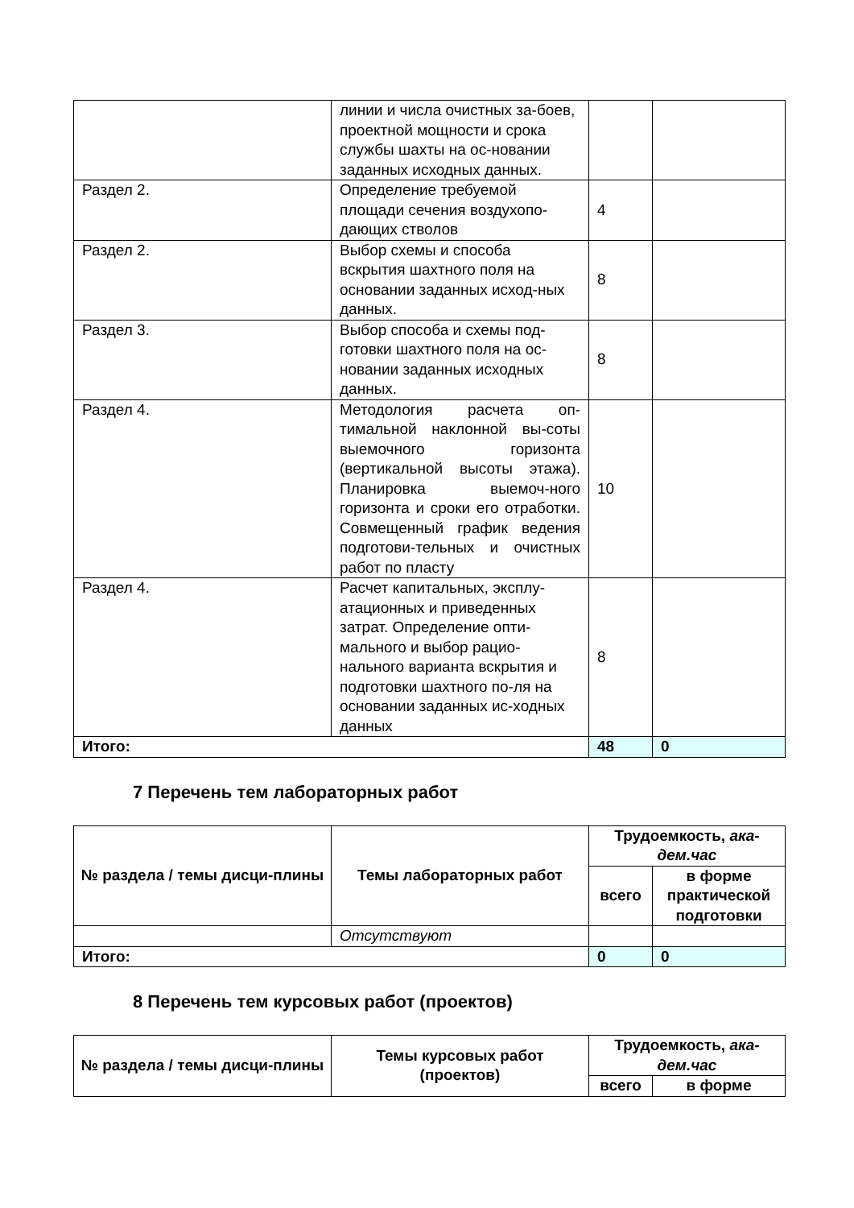| | линии и числа очистных за-боев, проектной мощности и срока службы шахты на ос-новании заданных исходных данных. | | |
| Раздел 2. | Определение требуемой площади сечения воздухопо-дающих стволов | 4 | |
| Раздел 2. | Выбор схемы и способа вскрытия шахтного поля на основании заданных исход-ных данных. | 8 | |
| Раздел 3. | Выбор способа и схемы под-готовки шахтного поля на ос-новании заданных исходных данных. | 8 | |
| Раздел 4. | Методология расчета оп-тимальной наклонной вы-соты выемочного горизонта (вертикальной высоты этажа). Планировка выемоч-ного горизонта и сроки его отработки. Совмещенный график ведения подготови-тельных и очистных работ по пласту | 10 | |
| Раздел 4. | Расчет капитальных, эксплу-атационных и приведенных затрат. Определение опти-мального и выбор рацио-нального варианта вскрытия и подготовки шахтного по-ля на основании заданных ис-ходных данных | 8 | |
| Итого: | | 48 | 0 |
7 Перечень тем лабораторных работ
| № раздела / темы дисци-плины | Темы лабораторных работ | Трудоемкость, ака-дем.час | |
| --- | --- | --- | --- |
| | | всего | в форме практической подготовки |
| | Отсутствуют | | |
| Итого: | | 0 | 0 |
8 Перечень тем курсовых работ (проектов)
| № раздела / темы дисци-плины | Темы курсовых работ (проектов) | Трудоемкость, ака-дем.час | |
| --- | --- | --- | --- |
| | | всего | в форме |